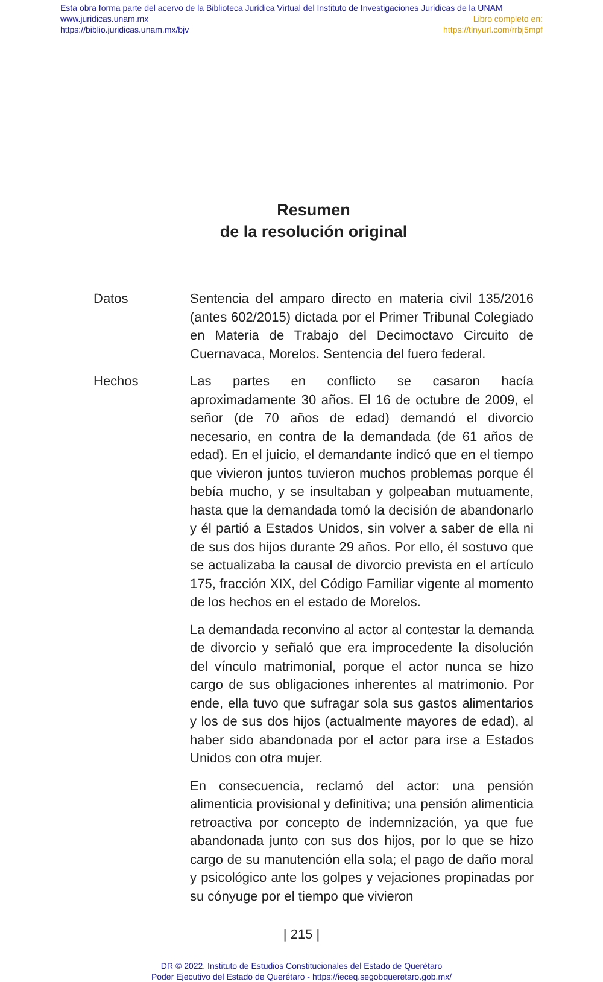Esta obra forma parte del acervo de la Biblioteca Jurídica Virtual del Instituto de Investigaciones Jurídicas de la UNAM
www.juridicas.unam.mx Libro completo en:
https://biblio.juridicas.unam.mx/bjv https://tinyurl.com/rrbj5mpf
Resumen
de la resolución original
Datos Sentencia del amparo directo en materia civil 135/2016 (antes 602/2015) dictada por el Primer Tribunal Colegiado en Materia de Trabajo del Decimoctavo Circuito de Cuernavaca, Morelos. Sentencia del fuero federal.
Hechos Las partes en conflicto se casaron hacía aproximadamente 30 años. El 16 de octubre de 2009, el señor (de 70 años de edad) demandó el divorcio necesario, en contra de la demandada (de 61 años de edad). En el juicio, el demandante indicó que en el tiempo que vivieron juntos tuvieron muchos problemas porque él bebía mucho, y se insultaban y golpeaban mutuamente, hasta que la demandada tomó la decisión de abandonarlo y él partió a Estados Unidos, sin volver a saber de ella ni de sus dos hijos durante 29 años. Por ello, él sostuvo que se actualizaba la causal de divorcio prevista en el artículo 175, fracción XIX, del Código Familiar vigente al momento de los hechos en el estado de Morelos.
La demandada reconvino al actor al contestar la demanda de divorcio y señaló que era improcedente la disolución del vínculo matrimonial, porque el actor nunca se hizo cargo de sus obligaciones inherentes al matrimonio. Por ende, ella tuvo que sufragar sola sus gastos alimentarios y los de sus dos hijos (actualmente mayores de edad), al haber sido abandonada por el actor para irse a Estados Unidos con otra mujer.
En consecuencia, reclamó del actor: una pensión alimenticia provisional y definitiva; una pensión alimenticia retroactiva por concepto de indemnización, ya que fue abandonada junto con sus dos hijos, por lo que se hizo cargo de su manutención ella sola; el pago de daño moral y psicológico ante los golpes y vejaciones propinadas por su cónyuge por el tiempo que vivieron
| 215 |
DR © 2022. Instituto de Estudios Constitucionales del Estado de Querétaro
Poder Ejecutivo del Estado de Querétaro - https://ieceq.segobqueretaro.gob.mx/